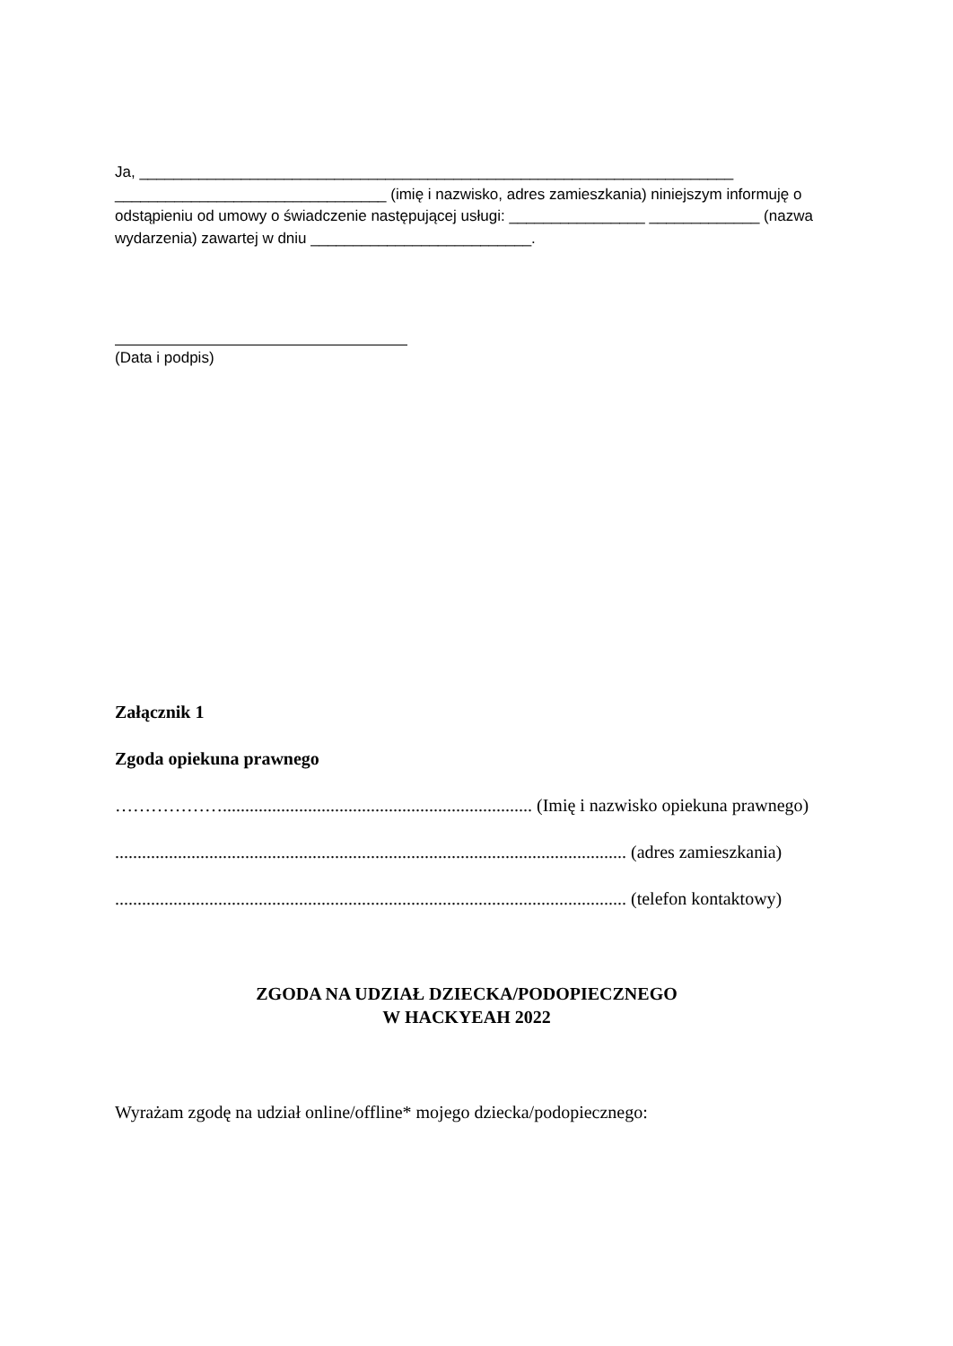Ja, ______________________________________________________________________ ________________________________ (imię i nazwisko, adres zamieszkania) niniejszym informuję o odstąpieniu od umowy o świadczenie następującej usługi: ________________ _____________ (nazwa wydarzenia) zawartej w dniu __________________________.
(Data i podpis)
Załącznik 1
Zgoda opiekuna prawnego
………………..................................................................... (Imię i nazwisko opiekuna prawnego)
.................................................................................................................. (adres zamieszkania)
.................................................................................................................. (telefon kontaktowy)
ZGODA NA UDZIAŁ DZIECKA/PODOPIECZNEGO
W HACKYEAH 2022
Wyrażam zgodę na udział online/offline* mojego dziecka/podopiecznego: